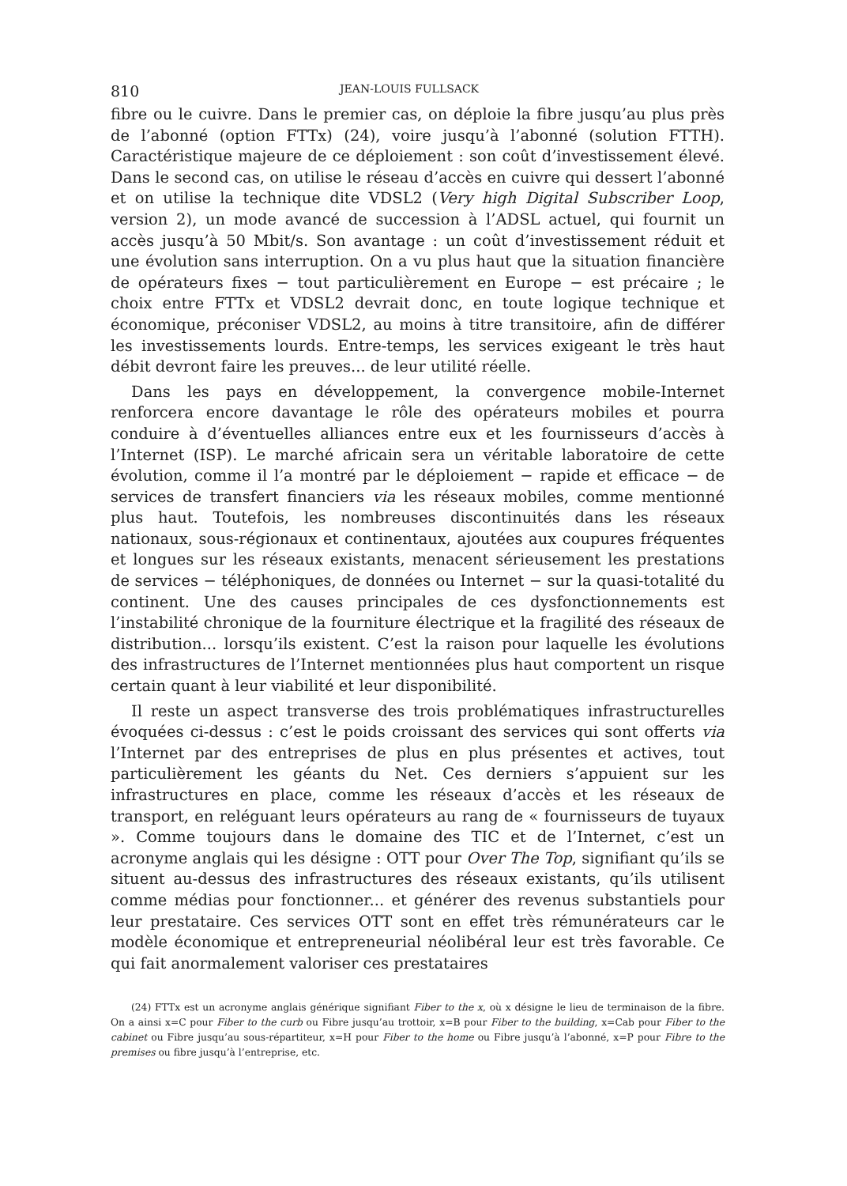810 JEAN-LOUIS FULLSACK
fibre ou le cuivre. Dans le premier cas, on déploie la fibre jusqu’au plus près de l’abonné (option FTTx) (24), voire jusqu’à l’abonné (solution FTTH). Caractéristique majeure de ce déploiement : son coût d’investissement élevé. Dans le second cas, on utilise le réseau d’accès en cuivre qui dessert l’abonné et on utilise la technique dite VDSL2 (Very high Digital Subscriber Loop, version 2), un mode avancé de succession à l’ADSL actuel, qui fournit un accès jusqu’à 50 Mbit/s. Son avantage : un coût d’investissement réduit et une évolution sans interruption. On a vu plus haut que la situation financière de opérateurs fixes − tout particulièrement en Europe − est précaire ; le choix entre FTTx et VDSL2 devrait donc, en toute logique technique et économique, préconiser VDSL2, au moins à titre transitoire, afin de différer les investissements lourds. Entre-temps, les services exigeant le très haut débit devront faire les preuves... de leur utilité réelle.
Dans les pays en développement, la convergence mobile-Internet renforcera encore davantage le rôle des opérateurs mobiles et pourra conduire à d’éventuelles alliances entre eux et les fournisseurs d’accès à l’Internet (ISP). Le marché africain sera un véritable laboratoire de cette évolution, comme il l’a montré par le déploiement − rapide et efficace − de services de transfert financiers via les réseaux mobiles, comme mentionné plus haut. Toutefois, les nombreuses discontinuités dans les réseaux nationaux, sous-régionaux et continentaux, ajoutées aux coupures fréquentes et longues sur les réseaux existants, menacent sérieusement les prestations de services − téléphoniques, de données ou Internet − sur la quasi-totalité du continent. Une des causes principales de ces dysfonctionnements est l’instabilité chronique de la fourniture électrique et la fragilité des réseaux de distribution... lorsqu’ils existent. C’est la raison pour laquelle les évolutions des infrastructures de l’Internet mentionnées plus haut comportent un risque certain quant à leur viabilité et leur disponibilité.
Il reste un aspect transverse des trois problématiques infrastructurelles évoquées ci-dessus : c’est le poids croissant des services qui sont offerts via l’Internet par des entreprises de plus en plus présentes et actives, tout particulièrement les géants du Net. Ces derniers s’appuient sur les infrastructures en place, comme les réseaux d’accès et les réseaux de transport, en reléguant leurs opérateurs au rang de « fournisseurs de tuyaux ». Comme toujours dans le domaine des TIC et de l’Internet, c’est un acronyme anglais qui les désigne : OTT pour Over The Top, signifiant qu’ils se situent au-dessus des infrastructures des réseaux existants, qu’ils utilisent comme médias pour fonctionner... et générer des revenus substantiels pour leur prestataire. Ces services OTT sont en effet très rémunérateurs car le modèle économique et entrepreneurial néolibéral leur est très favorable. Ce qui fait anormalement valoriser ces prestataires
(24) FTTx est un acronyme anglais générique signifiant Fiber to the x, où x désigne le lieu de terminaison de la fibre. On a ainsi x=C pour Fiber to the curb ou Fibre jusqu’au trottoir, x=B pour Fiber to the building, x=Cab pour Fiber to the cabinet ou Fibre jusqu’au sous-répartiteur, x=H pour Fiber to the home ou Fibre jusqu’à l’abonné, x=P pour Fibre to the premises ou fibre jusqu’à l’entreprise, etc.